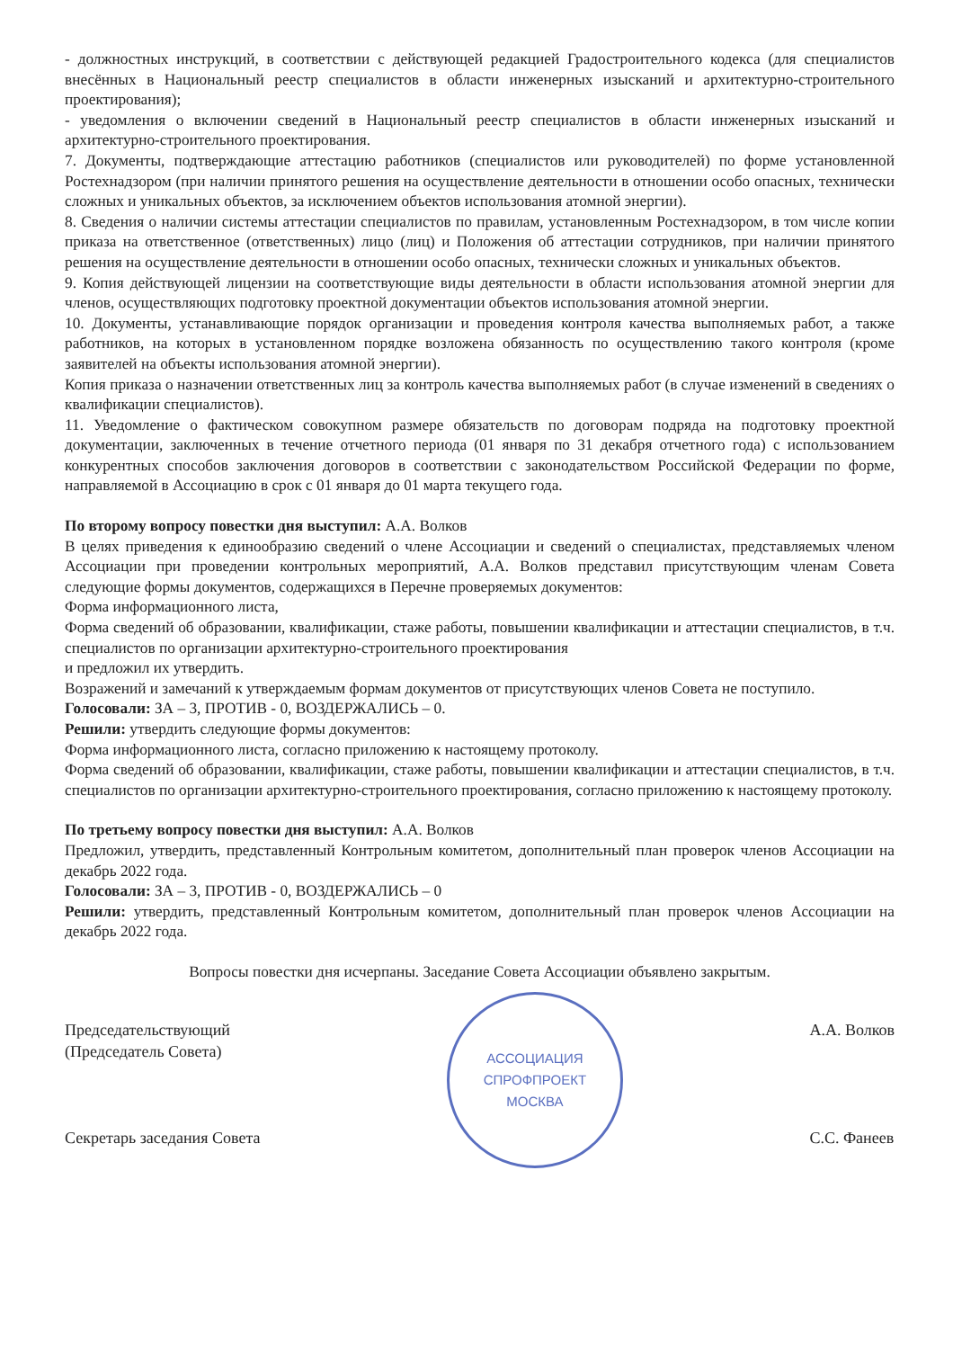- должностных инструкций, в соответствии с действующей редакцией Градостроительного кодекса (для специалистов внесённых в Национальный реестр специалистов в области инженерных изысканий и архитектурно-строительного проектирования);
- уведомления о включении сведений в Национальный реестр специалистов в области инженерных изысканий и архитектурно-строительного проектирования.
7. Документы, подтверждающие аттестацию работников (специалистов или руководителей) по форме установленной Ростехнадзором (при наличии принятого решения на осуществление деятельности в отношении особо опасных, технически сложных и уникальных объектов, за исключением объектов использования атомной энергии).
8. Сведения о наличии системы аттестации специалистов по правилам, установленным Ростехнадзором, в том числе копии приказа на ответственное (ответственных) лицо (лиц) и Положения об аттестации сотрудников, при наличии принятого решения на осуществление деятельности в отношении особо опасных, технически сложных и уникальных объектов.
9. Копия действующей лицензии на соответствующие виды деятельности в области использования атомной энергии для членов, осуществляющих подготовку проектной документации объектов использования атомной энергии.
10. Документы, устанавливающие порядок организации и проведения контроля качества выполняемых работ, а также работников, на которых в установленном порядке возложена обязанность по осуществлению такого контроля (кроме заявителей на объекты использования атомной энергии).
Копия приказа о назначении ответственных лиц за контроль качества выполняемых работ (в случае изменений в сведениях о квалификации специалистов).
11. Уведомление о фактическом совокупном размере обязательств по договорам подряда на подготовку проектной документации, заключенных в течение отчетного периода (01 января по 31 декабря отчетного года) с использованием конкурентных способов заключения договоров в соответствии с законодательством Российской Федерации по форме, направляемой в Ассоциацию в срок с 01 января до 01 марта текущего года.
По второму вопросу повестки дня выступил: А.А. Волков
В целях приведения к единообразию сведений о члене Ассоциации и сведений о специалистах, представляемых членом Ассоциации при проведении контрольных мероприятий, А.А. Волков представил присутствующим членам Совета следующие формы документов, содержащихся в Перечне проверяемых документов:
Форма информационного листа,
Форма сведений об образовании, квалификации, стаже работы, повышении квалификации и аттестации специалистов, в т.ч. специалистов по организации архитектурно-строительного проектирования
и предложил их утвердить.
Возражений и замечаний к утверждаемым формам документов от присутствующих членов Совета не поступило.
Голосовали: ЗА – 3, ПРОТИВ - 0, ВОЗДЕРЖАЛИСЬ – 0.
Решили: утвердить следующие формы документов:
Форма информационного листа, согласно приложению к настоящему протоколу.
Форма сведений об образовании, квалификации, стаже работы, повышении квалификации и аттестации специалистов, в т.ч. специалистов по организации архитектурно-строительного проектирования, согласно приложению к настоящему протоколу.
По третьему вопросу повестки дня выступил: А.А. Волков
Предложил, утвердить, представленный Контрольным комитетом, дополнительный план проверок членов Ассоциации на декабрь 2022 года.
Голосовали: ЗА – 3, ПРОТИВ - 0, ВОЗДЕРЖАЛИСЬ – 0
Решили: утвердить, представленный Контрольным комитетом, дополнительный план проверок членов Ассоциации на декабрь 2022 года.
Вопросы повестки дня исчерпаны. Заседание Совета Ассоциации объявлено закрытым.
Председательствующий
(Председатель Совета)
Секретарь заседания Совета
АССОЦИАЦИЯ
СПРОФПРОЕКТ
МОСКВА
А.А. Волков
С.С. Фанеев